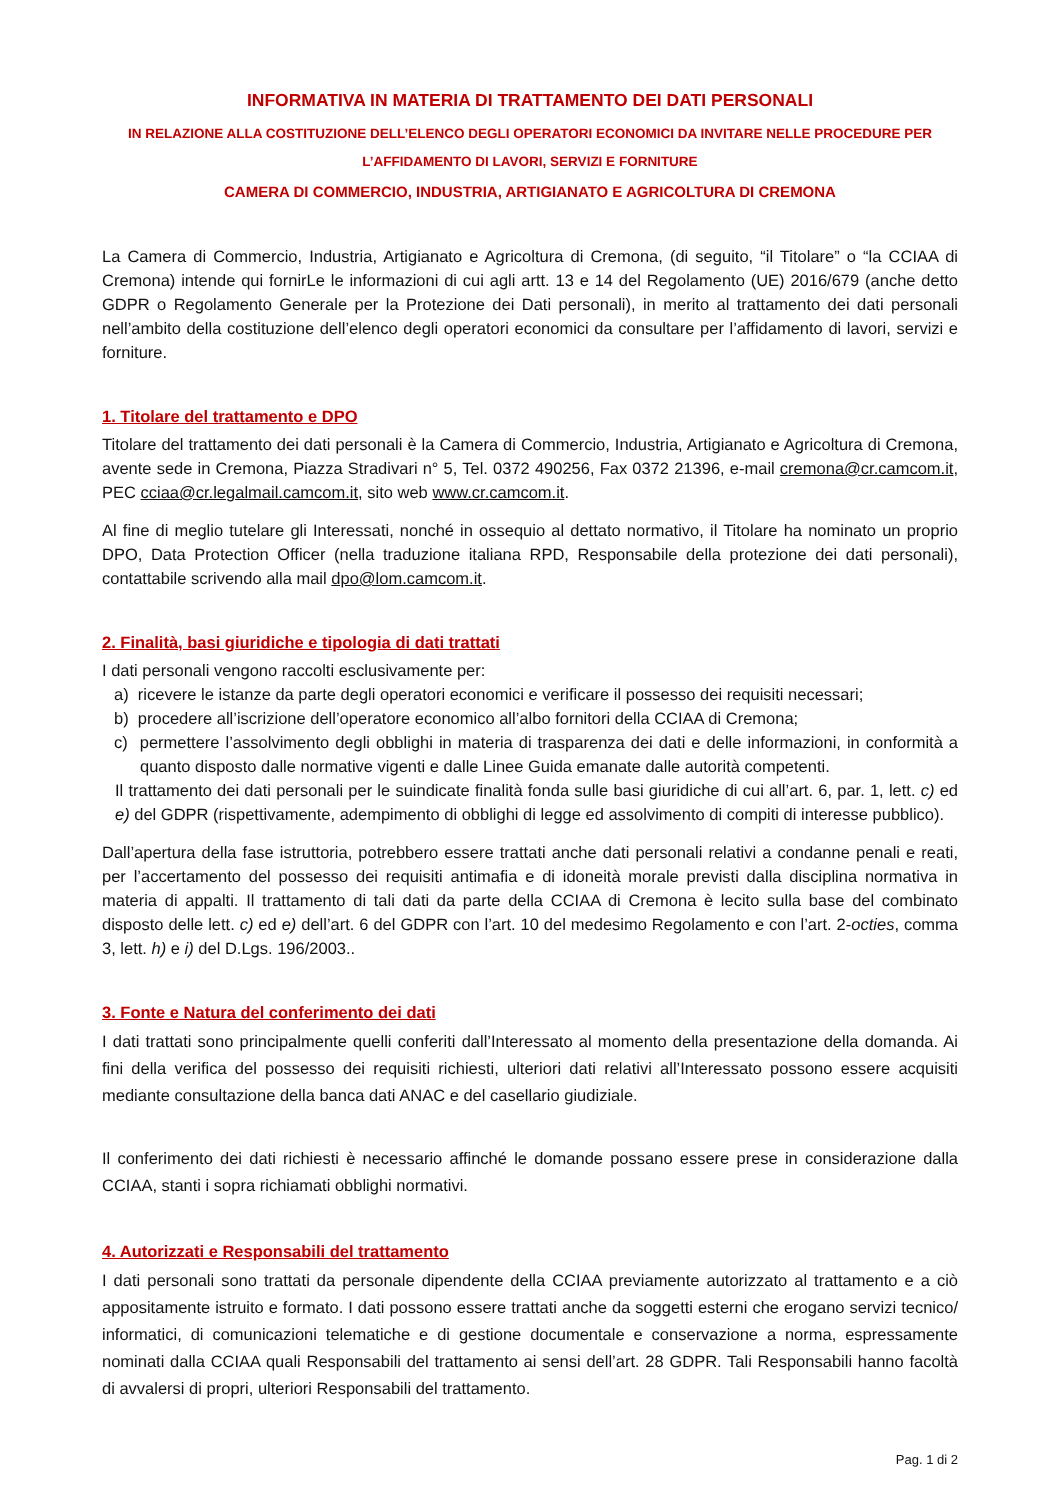INFORMATIVA IN MATERIA DI TRATTAMENTO DEI DATI PERSONALI
IN RELAZIONE ALLA COSTITUZIONE DELL’ELENCO DEGLI OPERATORI ECONOMICI DA INVITARE NELLE PROCEDURE PER
L’AFFIDAMENTO DI LAVORI, SERVIZI E FORNITURE
CAMERA DI COMMERCIO, INDUSTRIA, ARTIGIANATO E AGRICOLTURA DI CREMONA
La Camera di Commercio, Industria, Artigianato e Agricoltura di Cremona, (di seguito, “il Titolare” o “la CCIAA di Cremona) intende qui fornirLe le informazioni di cui agli artt. 13 e 14 del Regolamento (UE) 2016/679 (anche detto GDPR o Regolamento Generale per la Protezione dei Dati personali), in merito al trattamento dei dati personali nell’ambito della costituzione dell’elenco degli operatori economici da consultare per l’affidamento di lavori, servizi e forniture.
1. Titolare del trattamento e DPO
Titolare del trattamento dei dati personali è la Camera di Commercio, Industria, Artigianato e Agricoltura di Cremona, avente sede in Cremona, Piazza Stradivari n° 5, Tel. 0372 490256, Fax 0372 21396, e-mail cremona@cr.camcom.it, PEC cciaa@cr.legalmail.camcom.it, sito web www.cr.camcom.it.
Al fine di meglio tutelare gli Interessati, nonché in ossequio al dettato normativo, il Titolare ha nominato un proprio DPO, Data Protection Officer (nella traduzione italiana RPD, Responsabile della protezione dei dati personali), contattabile scrivendo alla mail dpo@lom.camcom.it.
2. Finalità, basi giuridiche e tipologia di dati trattati
I dati personali vengono raccolti esclusivamente per:
a) ricevere le istanze da parte degli operatori economici e verificare il possesso dei requisiti necessari;
b) procedere all’iscrizione dell’operatore economico all’albo fornitori della CCIAA di Cremona;
c) permettere l’assolvimento degli obblighi in materia di trasparenza dei dati e delle informazioni, in conformità a quanto disposto dalle normative vigenti e dalle Linee Guida emanate dalle autorità competenti.
Il trattamento dei dati personali per le suindicate finalità fonda sulle basi giuridiche di cui all’art. 6, par. 1, lett. c) ed e) del GDPR (rispettivamente, adempimento di obblighi di legge ed assolvimento di compiti di interesse pubblico).
Dall’apertura della fase istruttoria, potrebbero essere trattati anche dati personali relativi a condanne penali e reati, per l’accertamento del possesso dei requisiti antimafia e di idoneità morale previsti dalla disciplina normativa in materia di appalti. Il trattamento di tali dati da parte della CCIAA di Cremona è lecito sulla base del combinato disposto delle lett. c) ed e) dell’art. 6 del GDPR con l’art. 10 del medesimo Regolamento e con l’art. 2-octies, comma 3, lett. h) e i) del D.Lgs. 196/2003..
3. Fonte e Natura del conferimento dei dati
I dati trattati sono principalmente quelli conferiti dall’Interessato al momento della presentazione della domanda. Ai fini della verifica del possesso dei requisiti richiesti, ulteriori dati relativi all’Interessato possono essere acquisiti mediante consultazione della banca dati ANAC e del casellario giudiziale.
Il conferimento dei dati richiesti è necessario affinché le domande possano essere prese in considerazione dalla CCIAA, stanti i sopra richiamati obblighi normativi.
4. Autorizzati e Responsabili del trattamento
I dati personali sono trattati da personale dipendente della CCIAA previamente autorizzato al trattamento e a ciò appositamente istruito e formato. I dati possono essere trattati anche da soggetti esterni che erogano servizi tecnico/ informatici, di comunicazioni telematiche e di gestione documentale e conservazione a norma, espressamente nominati dalla CCIAA quali Responsabili del trattamento ai sensi dell’art. 28 GDPR. Tali Responsabili hanno facoltà di avvalersi di propri, ulteriori Responsabili del trattamento.
Pag. 1 di 2